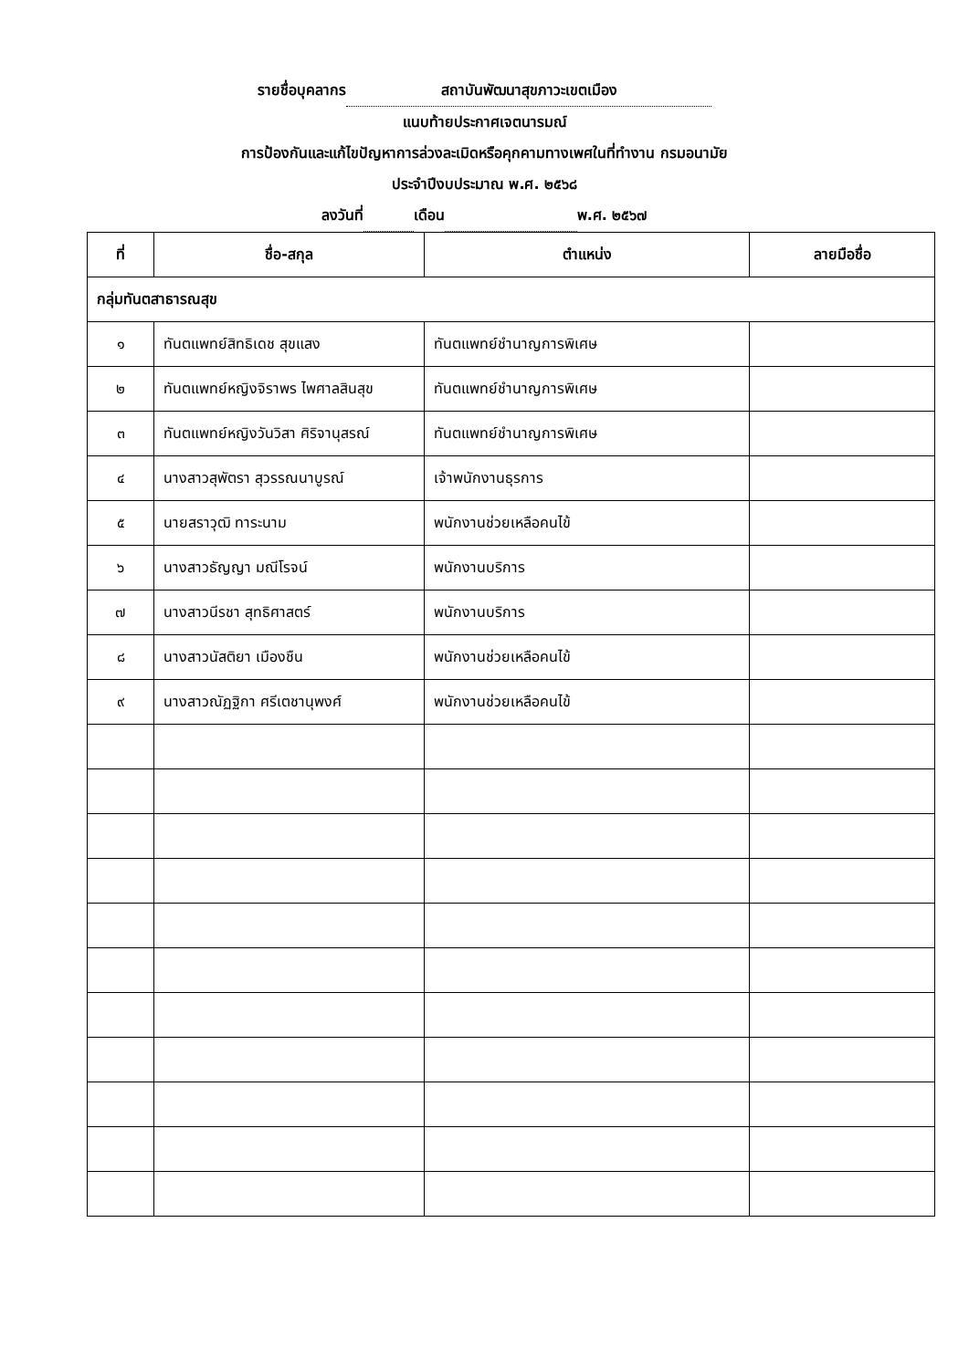รายชื่อบุคลากร สถาบันพัฒนาสุขภาวะเขตเมือง
แนบท้ายประกาศเจตนารมณ์
การป้องกันและแก้ไขปัญหาการล่วงละเมิดหรือคุกคามทางเพศในที่ทำงาน กรมอนามัย
ประจำปีงบประมาณ พ.ศ. ๒๕๖๘
ลงวันที่ เดือน พ.ศ. ๒๕๖๗
| ที่ | ชื่อ-สกุล | ตำแหน่ง | ลายมือชื่อ |
| --- | --- | --- | --- |
| กลุ่มทันตสาธารณสุข | | | |
| ๑ | ทันตแพทย์สิทธิเดช สุขแสง | ทันตแพทย์ชำนาญการพิเศษ | |
| ๒ | ทันตแพทย์หญิงจิราพร ไพศาลสินสุข | ทันตแพทย์ชำนาญการพิเศษ | |
| ๓ | ทันตแพทย์หญิงวันวิสา ศิริจานุสรณ์ | ทันตแพทย์ชำนาญการพิเศษ | |
| ๔ | นางสาวสุพัตรา สุวรรณนาบูรณ์ | เจ้าพนักงานธุรการ | |
| ๕ | นายสราวุฒิ ทาระนาม | พนักงานช่วยเหลือคนไข้ | |
| ๖ | นางสาวธัญญา มณีโรจน์ | พนักงานบริการ | |
| ๗ | นางสาวนีรชา สุทธิศาสตร์ | พนักงานบริการ | |
| ๘ | นางสาวนัสติยา เมืองชืน | พนักงานช่วยเหลือคนไข้ | |
| ๙ | นางสาวณัฏฐิกา ศรีเตชานุพงศ์ | พนักงานช่วยเหลือคนไข้ | |